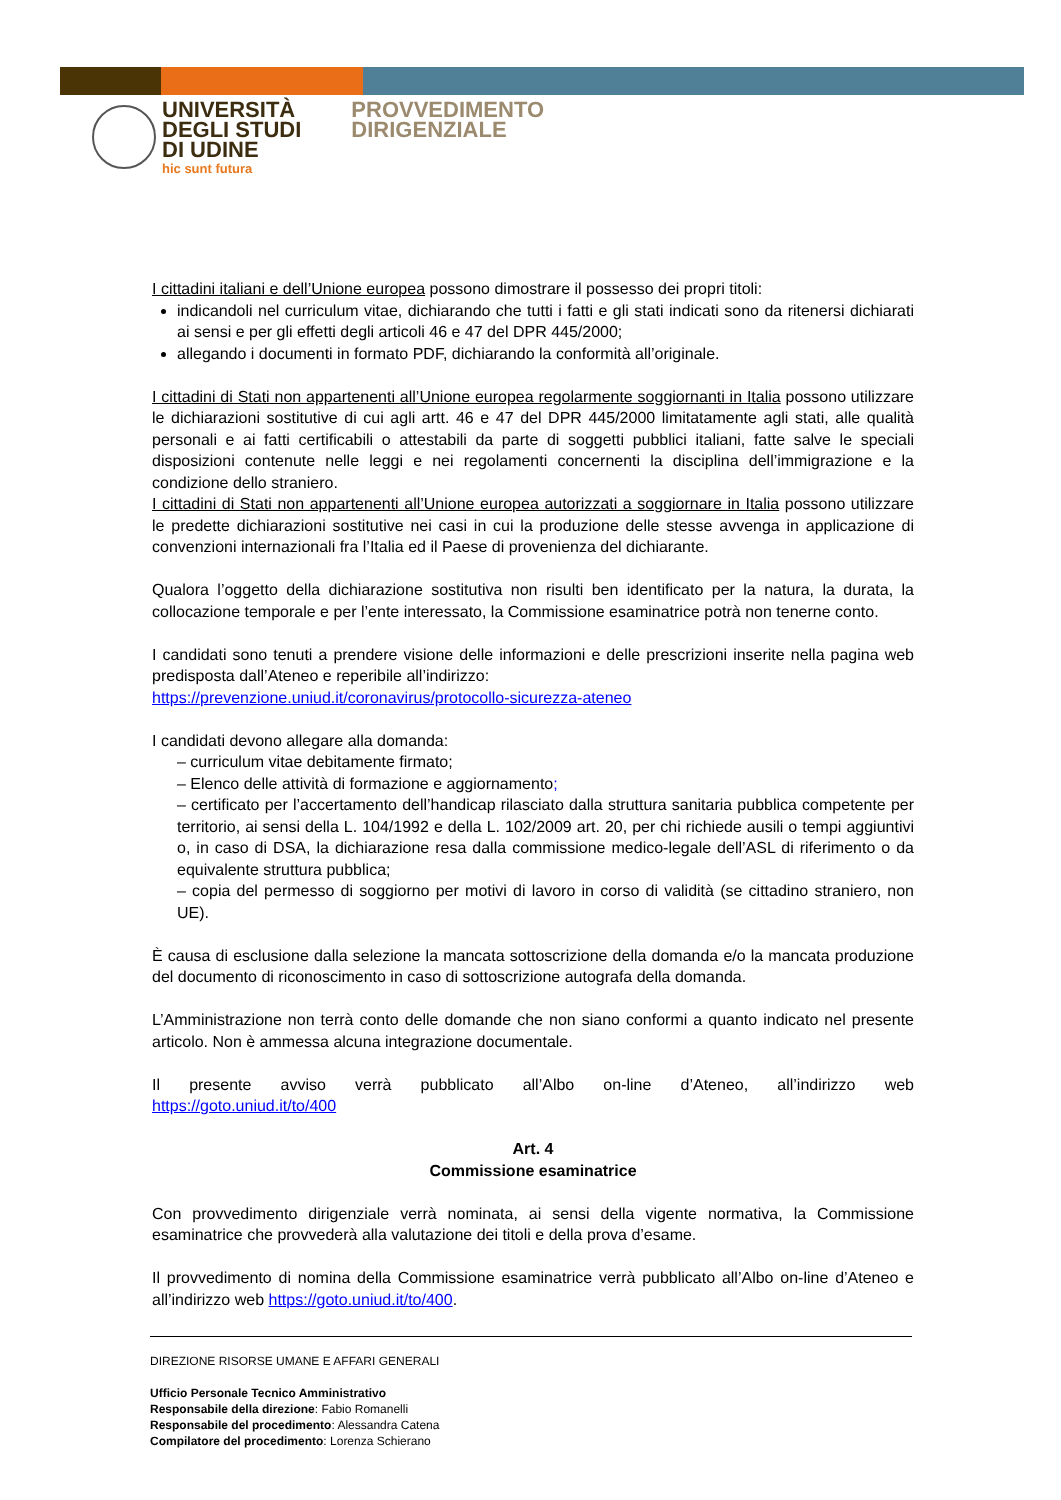UNIVERSITÀ
DEGLI STUDI
DI UDINE
hic sunt futura
PROVVEDIMENTO
DIRIGENZIALE
I cittadini italiani e dell’Unione europea possono dimostrare il possesso dei propri titoli:
indicandoli nel curriculum vitae, dichiarando che tutti i fatti e gli stati indicati sono da ritenersi dichiarati ai sensi e per gli effetti degli articoli 46 e 47 del DPR 445/2000;
allegando i documenti in formato PDF, dichiarando la conformità all’originale.
I cittadini di Stati non appartenenti all’Unione europea regolarmente soggiornanti in Italia possono utilizzare le dichiarazioni sostitutive di cui agli artt. 46 e 47 del DPR 445/2000 limitatamente agli stati, alle qualità personali e ai fatti certificabili o attestabili da parte di soggetti pubblici italiani, fatte salve le speciali disposizioni contenute nelle leggi e nei regolamenti concernenti la disciplina dell’immigrazione e la condizione dello straniero.
I cittadini di Stati non appartenenti all’Unione europea autorizzati a soggiornare in Italia possono utilizzare le predette dichiarazioni sostitutive nei casi in cui la produzione delle stesse avvenga in applicazione di convenzioni internazionali fra l’Italia ed il Paese di provenienza del dichiarante.
Qualora l’oggetto della dichiarazione sostitutiva non risulti ben identificato per la natura, la durata, la collocazione temporale e per l’ente interessato, la Commissione esaminatrice potrà non tenerne conto.
I candidati sono tenuti a prendere visione delle informazioni e delle prescrizioni inserite nella pagina web predisposta dall’Ateneo e reperibile all’indirizzo:
https://prevenzione.uniud.it/coronavirus/protocollo-sicurezza-ateneo
I candidati devono allegare alla domanda:
– curriculum vitae debitamente firmato;
– Elenco delle attività di formazione e aggiornamento;
– certificato per l’accertamento dell’handicap rilasciato dalla struttura sanitaria pubblica competente per territorio, ai sensi della L. 104/1992 e della L. 102/2009 art. 20, per chi richiede ausili o tempi aggiuntivi o, in caso di DSA, la dichiarazione resa dalla commissione medico-legale dell’ASL di riferimento o da equivalente struttura pubblica;
– copia del permesso di soggiorno per motivi di lavoro in corso di validità (se cittadino straniero, non UE).
È causa di esclusione dalla selezione la mancata sottoscrizione della domanda e/o la mancata produzione del documento di riconoscimento in caso di sottoscrizione autografa della domanda.
L’Amministrazione non terrà conto delle domande che non siano conformi a quanto indicato nel presente articolo. Non è ammessa alcuna integrazione documentale.
Il presente avviso verrà pubblicato all’Albo on-line d’Ateneo, all’indirizzo web
https://goto.uniud.it/to/400
Art. 4
Commissione esaminatrice
Con provvedimento dirigenziale verrà nominata, ai sensi della vigente normativa, la Commissione esaminatrice che provvederà alla valutazione dei titoli e della prova d’esame.
Il provvedimento di nomina della Commissione esaminatrice verrà pubblicato all’Albo on-line d’Ateneo e all’indirizzo web https://goto.uniud.it/to/400.
DIREZIONE RISORSE UMANE E AFFARI GENERALI
Ufficio Personale Tecnico Amministrativo
Responsabile della direzione: Fabio Romanelli
Responsabile del procedimento: Alessandra Catena
Compilatore del procedimento: Lorenza Schierano